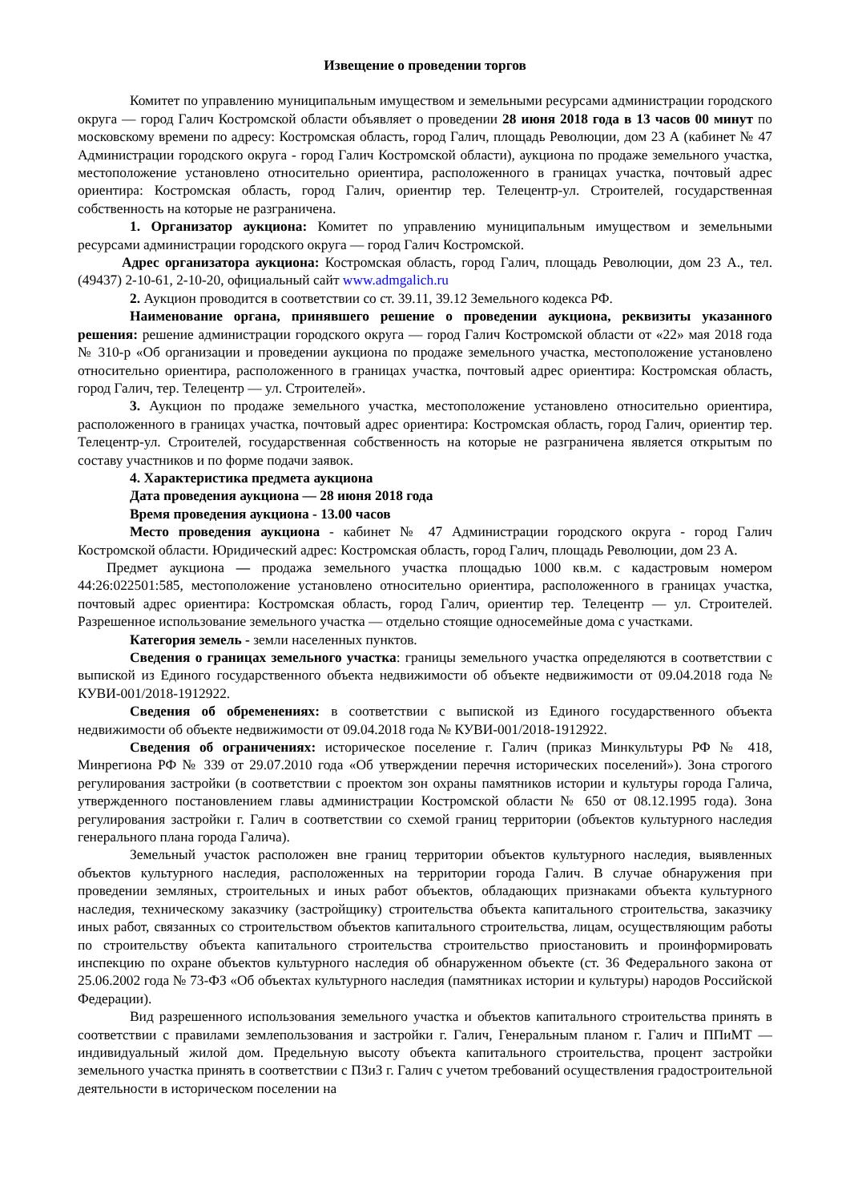Извещение о проведении торгов
Комитет по управлению муниципальным имуществом и земельными ресурсами администрации городского округа — город Галич Костромской области объявляет о проведении 28 июня 2018 года в 13 часов 00 минут по московскому времени по адресу: Костромская область, город Галич, площадь Революции, дом 23 А (кабинет № 47 Администрации городского округа - город Галич Костромской области), аукциона по продаже земельного участка, местоположение установлено относительно ориентира, расположенного в границах участка, почтовый адрес ориентира: Костромская область, город Галич, ориентир тер. Телецентр-ул. Строителей, государственная собственность на которые не разграничена.
1. Организатор аукциона: Комитет по управлению муниципальным имуществом и земельными ресурсами администрации городского округа — город Галич Костромской.
Адрес организатора аукциона: Костромская область, город Галич, площадь Революции, дом 23 А., тел. (49437) 2-10-61, 2-10-20, официальный сайт www.admgalich.ru
2. Аукцион проводится в соответствии со ст. 39.11, 39.12 Земельного кодекса РФ.
Наименование органа, принявшего решение о проведении аукциона, реквизиты указанного решения: решение администрации городского округа — город Галич Костромской области от «22» мая 2018 года № 310-р «Об организации и проведении аукциона по продаже земельного участка, местоположение установлено относительно ориентира, расположенного в границах участка, почтовый адрес ориентира: Костромская область, город Галич, тер. Телецентр — ул. Строителей».
3. Аукцион по продаже земельного участка, местоположение установлено относительно ориентира, расположенного в границах участка, почтовый адрес ориентира: Костромская область, город Галич, ориентир тер. Телецентр-ул. Строителей, государственная собственность на которые не разграничена является открытым по составу участников и по форме подачи заявок.
4. Характеристика предмета аукциона
Дата проведения аукциона — 28 июня 2018 года
Время проведения аукциона - 13.00 часов
Место проведения аукциона - кабинет № 47 Администрации городского округа - город Галич Костромской области. Юридический адрес: Костромская область, город Галич, площадь Революции, дом 23 А.
Предмет аукциона — продажа земельного участка площадью 1000 кв.м. с кадастровым номером 44:26:022501:585, местоположение установлено относительно ориентира, расположенного в границах участка, почтовый адрес ориентира: Костромская область, город Галич, ориентир тер. Телецентр — ул. Строителей. Разрешенное использование земельного участка — отдельно стоящие односемейные дома с участками.
Категория земель - земли населенных пунктов.
Сведения о границах земельного участка: границы земельного участка определяются в соответствии с выпиской из Единого государственного объекта недвижимости об объекте недвижимости от 09.04.2018 года № КУВИ-001/2018-1912922.
Сведения об обременениях: в соответствии с выпиской из Единого государственного объекта недвижимости об объекте недвижимости от 09.04.2018 года № КУВИ-001/2018-1912922.
Сведения об ограничениях: историческое поселение г. Галич (приказ Минкультуры РФ № 418, Минрегиона РФ № 339 от 29.07.2010 года «Об утверждении перечня исторических поселений»). Зона строгого регулирования застройки (в соответствии с проектом зон охраны памятников истории и культуры города Галича, утвержденного постановлением главы администрации Костромской области № 650 от 08.12.1995 года). Зона регулирования застройки г. Галич в соответствии со схемой границ территории (объектов культурного наследия генерального плана города Галича).
Земельный участок расположен вне границ территории объектов культурного наследия, выявленных объектов культурного наследия, расположенных на территории города Галич. В случае обнаружения при проведении земляных, строительных и иных работ объектов, обладающих признаками объекта культурного наследия, техническому заказчику (застройщику) строительства объекта капитального строительства, заказчику иных работ, связанных со строительством объектов капитального строительства, лицам, осуществляющим работы по строительству объекта капитального строительства строительство приостановить и проинформировать инспекцию по охране объектов культурного наследия об обнаруженном объекте (ст. 36 Федерального закона от 25.06.2002 года № 73-ФЗ «Об объектах культурного наследия (памятниках истории и культуры) народов Российской Федерации).
Вид разрешенного использования земельного участка и объектов капитального строительства принять в соответствии с правилами землепользования и застройки г. Галич, Генеральным планом г. Галич и ППиМТ — индивидуальный жилой дом. Предельную высоту объекта капитального строительства, процент застройки земельного участка принять в соответствии с ПЗиЗ г. Галич с учетом требований осуществления градостроительной деятельности в историческом поселении на